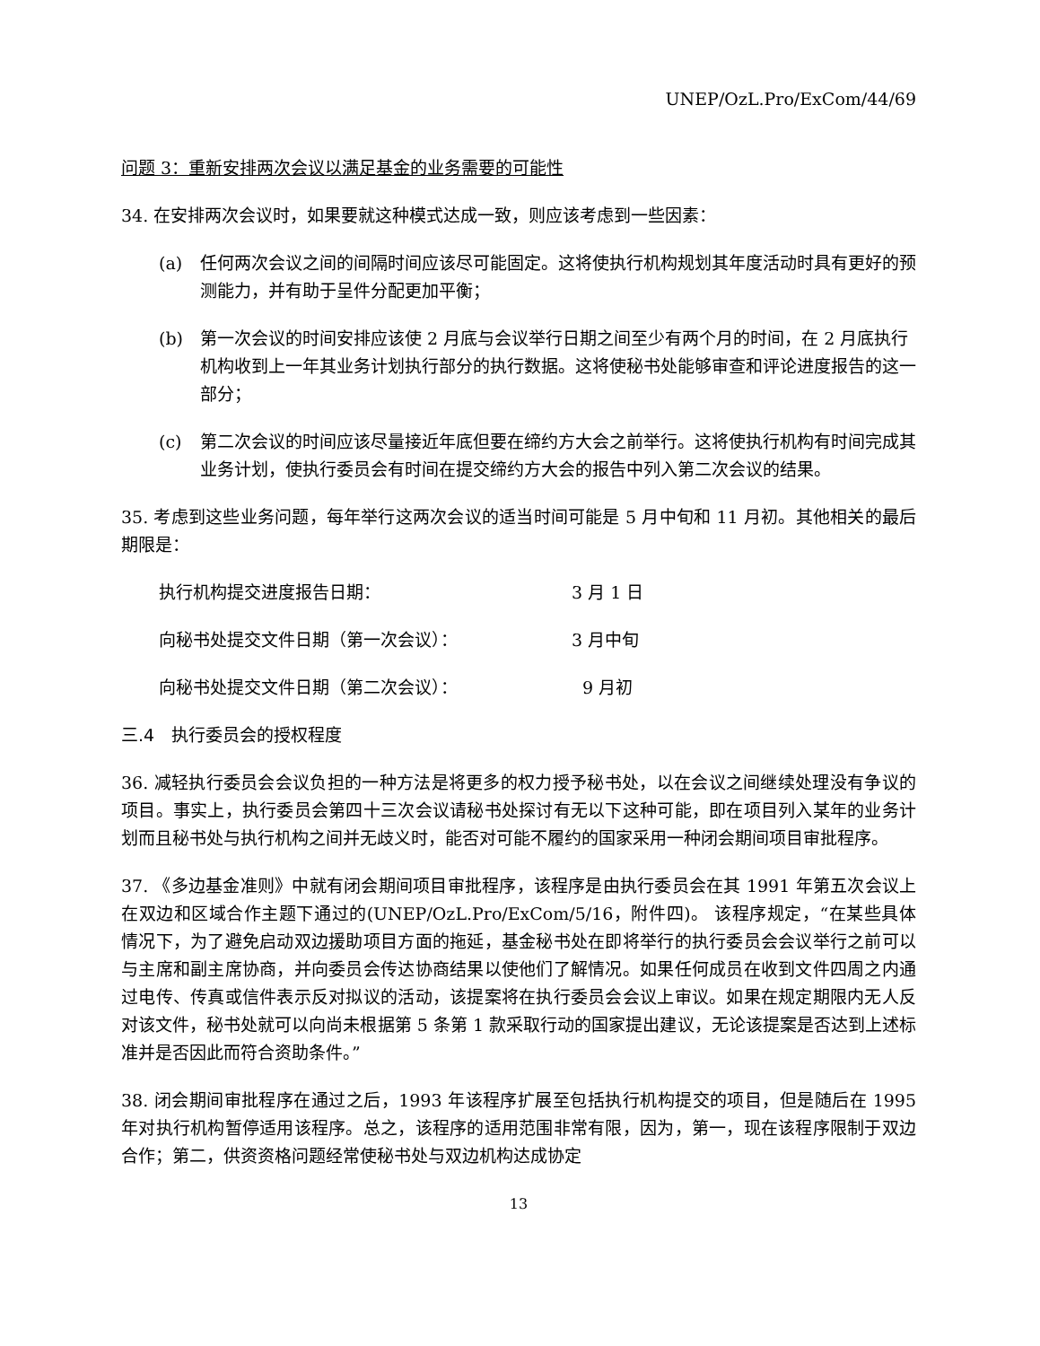UNEP/OzL.Pro/ExCom/44/69
问题 3：重新安排两次会议以满足基金的业务需要的可能性
34. 在安排两次会议时，如果要就这种模式达成一致，则应该考虑到一些因素：
(a) 任何两次会议之间的间隔时间应该尽可能固定。这将使执行机构规划其年度活动时具有更好的预测能力，并有助于呈件分配更加平衡；
(b) 第一次会议的时间安排应该使 2 月底与会议举行日期之间至少有两个月的时间，在 2 月底执行机构收到上一年其业务计划执行部分的执行数据。这将使秘书处能够审查和评论进度报告的这一部分；
(c) 第二次会议的时间应该尽量接近年底但要在缔约方大会之前举行。这将使执行机构有时间完成其业务计划，使执行委员会有时间在提交缔约方大会的报告中列入第二次会议的结果。
35. 考虑到这些业务问题，每年举行这两次会议的适当时间可能是 5 月中旬和 11 月初。其他相关的最后期限是：
执行机构提交进度报告日期： 3 月 1 日
向秘书处提交文件日期（第一次会议）： 3 月中旬
向秘书处提交文件日期（第二次会议）： 9 月初
三.4　执行委员会的授权程度
36. 减轻执行委员会会议负担的一种方法是将更多的权力授予秘书处，以在会议之间继续处理没有争议的项目。事实上，执行委员会第四十三次会议请秘书处探讨有无以下这种可能，即在项目列入某年的业务计划而且秘书处与执行机构之间并无歧义时，能否对可能不履约的国家采用一种闭会期间项目审批程序。
37. 《多边基金准则》中就有闭会期间项目审批程序，该程序是由执行委员会在其 1991 年第五次会议上在双边和区域合作主题下通过的(UNEP/OzL.Pro/ExCom/5/16，附件四)。 该程序规定，“在某些具体情况下，为了避免启动双边援助项目方面的拖延，基金秘书处在即将举行的执行委员会会议举行之前可以与主席和副主席协商，并向委员会传达协商结果以使他们了解情况。如果任何成员在收到文件四周之内通过电传、传真或信件表示反对拟议的活动，该提案将在执行委员会会议上审议。如果在规定期限内无人反对该文件，秘书处就可以向尚未根据第 5 条第 1 款采取行动的国家提出建议，无论该提案是否达到上述标准并是否因此而符合资助条件。”
38. 闭会期间审批程序在通过之后，1993 年该程序扩展至包括执行机构提交的项目，但是随后在 1995 年对执行机构暂停适用该程序。总之，该程序的适用范围非常有限，因为，第一，现在该程序限制于双边合作；第二，供资资格问题经常使秘书处与双边机构达成协定
13